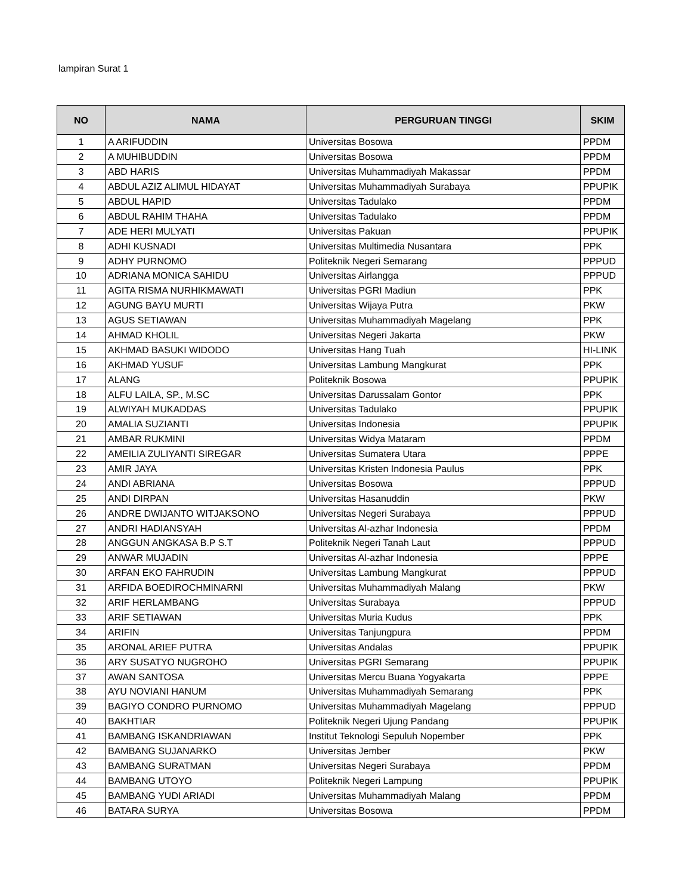lampiran Surat 1
| NO | NAMA | PERGURUAN TINGGI | SKIM |
| --- | --- | --- | --- |
| 1 | A ARIFUDDIN | Universitas Bosowa | PPDM |
| 2 | A MUHIBUDDIN | Universitas Bosowa | PPDM |
| 3 | ABD HARIS | Universitas Muhammadiyah Makassar | PPDM |
| 4 | ABDUL AZIZ ALIMUL HIDAYAT | Universitas Muhammadiyah Surabaya | PPUPIK |
| 5 | ABDUL HAPID | Universitas Tadulako | PPDM |
| 6 | ABDUL RAHIM THAHA | Universitas Tadulako | PPDM |
| 7 | ADE HERI MULYATI | Universitas Pakuan | PPUPIK |
| 8 | ADHI KUSNADI | Universitas Multimedia Nusantara | PPK |
| 9 | ADHY PURNOMO | Politeknik Negeri Semarang | PPPUD |
| 10 | ADRIANA MONICA SAHIDU | Universitas Airlangga | PPPUD |
| 11 | AGITA RISMA NURHIKMAWATI | Universitas PGRI Madiun | PPK |
| 12 | AGUNG BAYU MURTI | Universitas Wijaya Putra | PKW |
| 13 | AGUS SETIAWAN | Universitas Muhammadiyah Magelang | PPK |
| 14 | AHMAD KHOLIL | Universitas Negeri Jakarta | PKW |
| 15 | AKHMAD BASUKI WIDODO | Universitas Hang Tuah | HI-LINK |
| 16 | AKHMAD YUSUF | Universitas Lambung Mangkurat | PPK |
| 17 | ALANG | Politeknik Bosowa | PPUPIK |
| 18 | ALFU LAILA, SP., M.SC | Universitas Darussalam Gontor | PPK |
| 19 | ALWIYAH MUKADDAS | Universitas Tadulako | PPUPIK |
| 20 | AMALIA SUZIANTI | Universitas Indonesia | PPUPIK |
| 21 | AMBAR RUKMINI | Universitas Widya Mataram | PPDM |
| 22 | AMEILIA ZULIYANTI SIREGAR | Universitas Sumatera Utara | PPPE |
| 23 | AMIR JAYA | Universitas Kristen Indonesia Paulus | PPK |
| 24 | ANDI ABRIANA | Universitas Bosowa | PPPUD |
| 25 | ANDI DIRPAN | Universitas Hasanuddin | PKW |
| 26 | ANDRE DWIJANTO WITJAKSONO | Universitas Negeri Surabaya | PPPUD |
| 27 | ANDRI HADIANSYAH | Universitas Al-azhar Indonesia | PPDM |
| 28 | ANGGUN ANGKASA B.P S.T | Politeknik Negeri Tanah Laut | PPPUD |
| 29 | ANWAR MUJADIN | Universitas Al-azhar Indonesia | PPPE |
| 30 | ARFAN EKO FAHRUDIN | Universitas Lambung Mangkurat | PPPUD |
| 31 | ARFIDA BOEDIROCHMINARNI | Universitas Muhammadiyah Malang | PKW |
| 32 | ARIF HERLAMBANG | Universitas Surabaya | PPPUD |
| 33 | ARIF SETIAWAN | Universitas Muria Kudus | PPK |
| 34 | ARIFIN | Universitas Tanjungpura | PPDM |
| 35 | ARONAL ARIEF PUTRA | Universitas Andalas | PPUPIK |
| 36 | ARY SUSATYO NUGROHO | Universitas PGRI Semarang | PPUPIK |
| 37 | AWAN SANTOSA | Universitas Mercu Buana Yogyakarta | PPPE |
| 38 | AYU NOVIANI HANUM | Universitas Muhammadiyah Semarang | PPK |
| 39 | BAGIYO CONDRO PURNOMO | Universitas Muhammadiyah Magelang | PPPUD |
| 40 | BAKHTIAR | Politeknik Negeri Ujung Pandang | PPUPIK |
| 41 | BAMBANG ISKANDRIAWAN | Institut Teknologi Sepuluh Nopember | PPK |
| 42 | BAMBANG SUJANARKO | Universitas Jember | PKW |
| 43 | BAMBANG SURATMAN | Universitas Negeri Surabaya | PPDM |
| 44 | BAMBANG UTOYO | Politeknik Negeri Lampung | PPUPIK |
| 45 | BAMBANG YUDI ARIADI | Universitas Muhammadiyah Malang | PPDM |
| 46 | BATARA SURYA | Universitas Bosowa | PPDM |